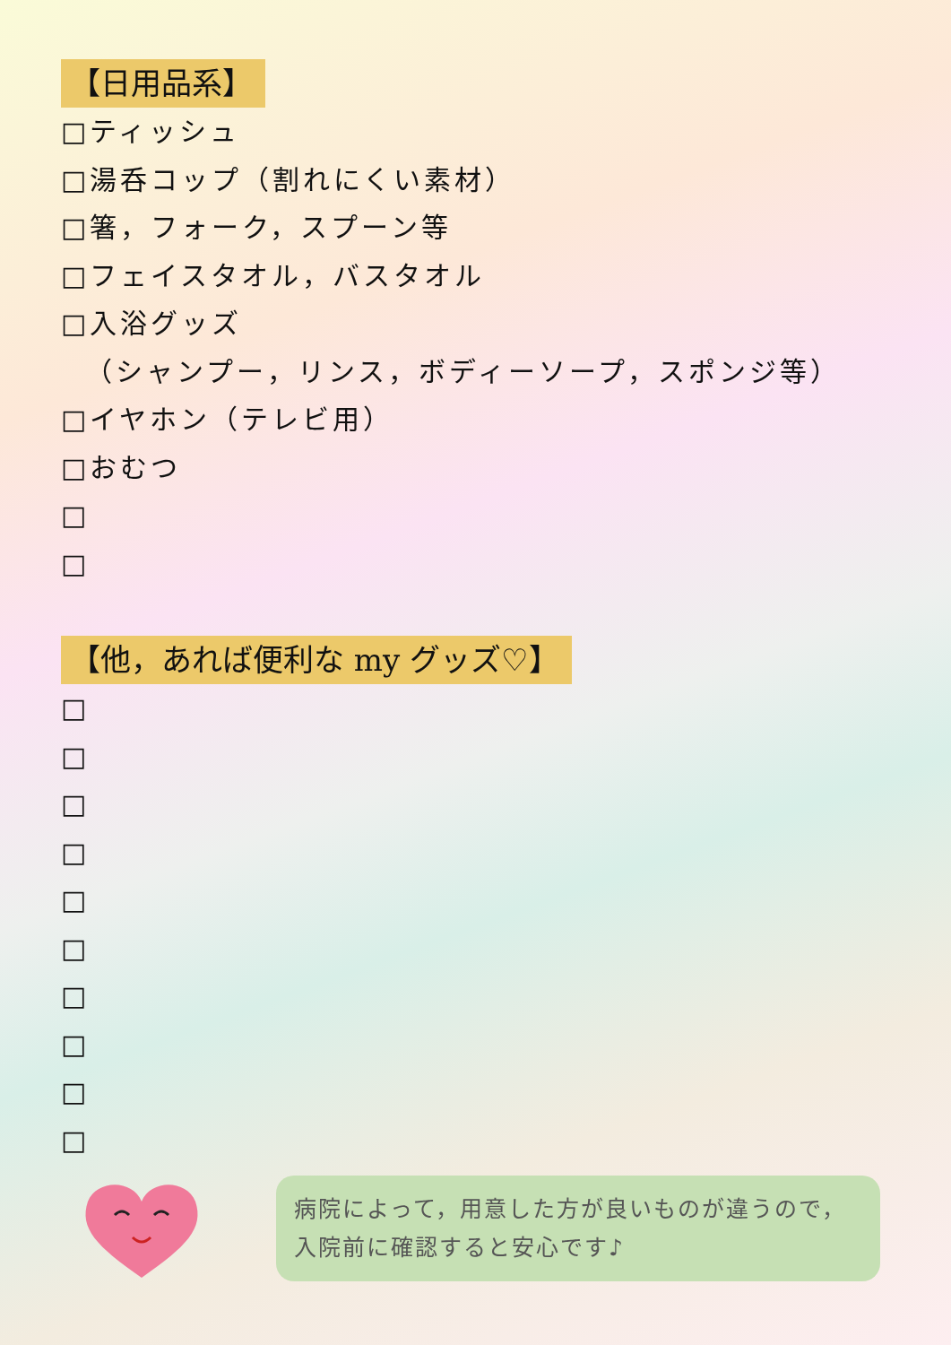【日用品系】
□ティッシュ
□湯呑コップ（割れにくい素材）
□箸，フォーク，スプーン等
□フェイスタオル，バスタオル
□入浴グッズ
（シャンプー，リンス，ボディーソープ，スポンジ等）
□イヤホン（テレビ用）
□おむつ
□
□
【他，あれば便利な my グッズ♡】
□
□
□
□
□
□
□
□
□
□
病院によって，用意した方が良いものが違うので，
入院前に確認すると安心です♪